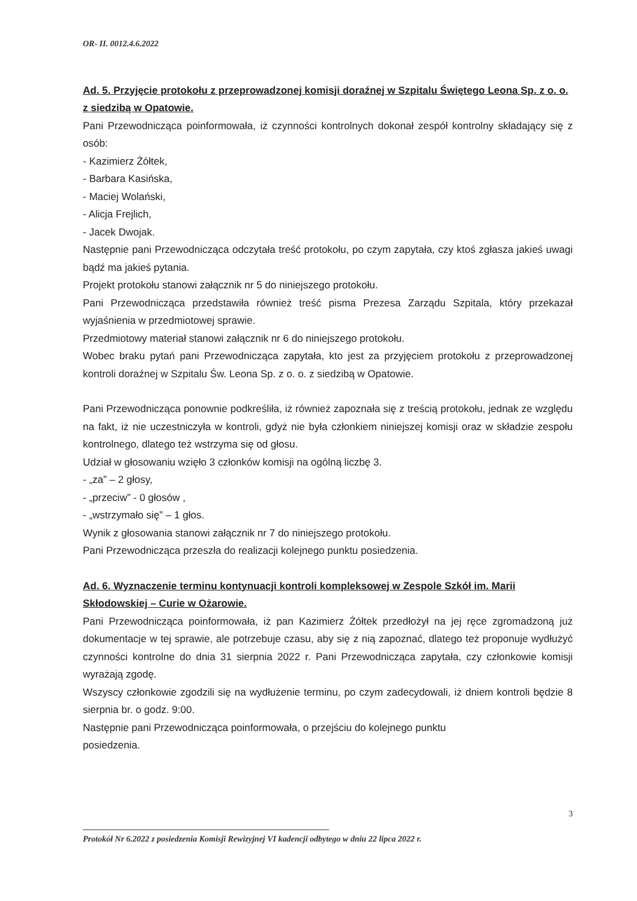OR- II. 0012.4.6.2022
Ad. 5. Przyjęcie protokołu z przeprowadzonej komisji doraźnej w Szpitalu Świętego Leona Sp. z o. o. z siedzibą w Opatowie.
Pani Przewodnicząca poinformowała, iż czynności kontrolnych dokonał zespół kontrolny składający się z osób:
- Kazimierz Żółtek,
- Barbara Kasińska,
- Maciej Wolański,
- Alicja Frejlich,
- Jacek Dwojak.
Następnie pani Przewodnicząca odczytała treść protokołu, po czym zapytała, czy ktoś zgłasza jakieś uwagi bądź ma jakieś pytania.
Projekt protokołu stanowi załącznik nr 5 do niniejszego protokołu.
Pani Przewodnicząca przedstawiła również treść pisma Prezesa Zarządu Szpitala, który przekazał wyjaśnienia w przedmiotowej sprawie.
Przedmiotowy materiał stanowi załącznik nr 6 do niniejszego protokołu.
Wobec braku pytań pani Przewodnicząca zapytała, kto jest za przyjęciem protokołu z przeprowadzonej kontroli doraźnej w Szpitalu Św. Leona Sp. z o. o. z siedzibą w Opatowie.
Pani Przewodnicząca ponownie podkreśliła, iż również zapoznała się z treścią protokołu, jednak ze względu na fakt, iż nie uczestniczyła w kontroli, gdyż nie była członkiem niniejszej komisji oraz w składzie zespołu kontrolnego, dlatego też wstrzyma się od głosu.
Udział w głosowaniu wzięło 3 członków komisji na ogólną liczbę 3.
- „za” – 2 głosy,
- „przeciw” - 0 głosów ,
- „wstrzymało się” – 1 głos.
Wynik z głosowania stanowi załącznik nr 7 do niniejszego protokołu.
Pani Przewodnicząca przeszła do realizacji kolejnego punktu posiedzenia.
Ad. 6. Wyznaczenie terminu kontynuacji kontroli kompleksowej w Zespole Szkół im. Marii Skłodowskiej – Curie w Ożarowie.
Pani Przewodnicząca poinformowała, iż pan Kazimierz Żółtek przedłożył na jej ręce zgromadzoną już dokumentacje w tej sprawie, ale potrzebuje czasu, aby się z nią zapoznać, dlatego też proponuje wydłużyć czynności kontrolne do dnia 31 sierpnia 2022 r. Pani Przewodnicząca zapytała, czy członkowie komisji wyrażają zgodę.
Wszyscy członkowie zgodzili się na wydłużenie terminu, po czym zadecydowali, iż dniem kontroli będzie 8 sierpnia br. o godz. 9:00.
Następnie pani Przewodnicząca poinformowała, o przejściu do kolejnego punktu
posiedzenia.
3
Protokół Nr 6.2022 z posiedzenia Komisji Rewizyjnej VI kadencji odbytego w dniu 22 lipca 2022 r.